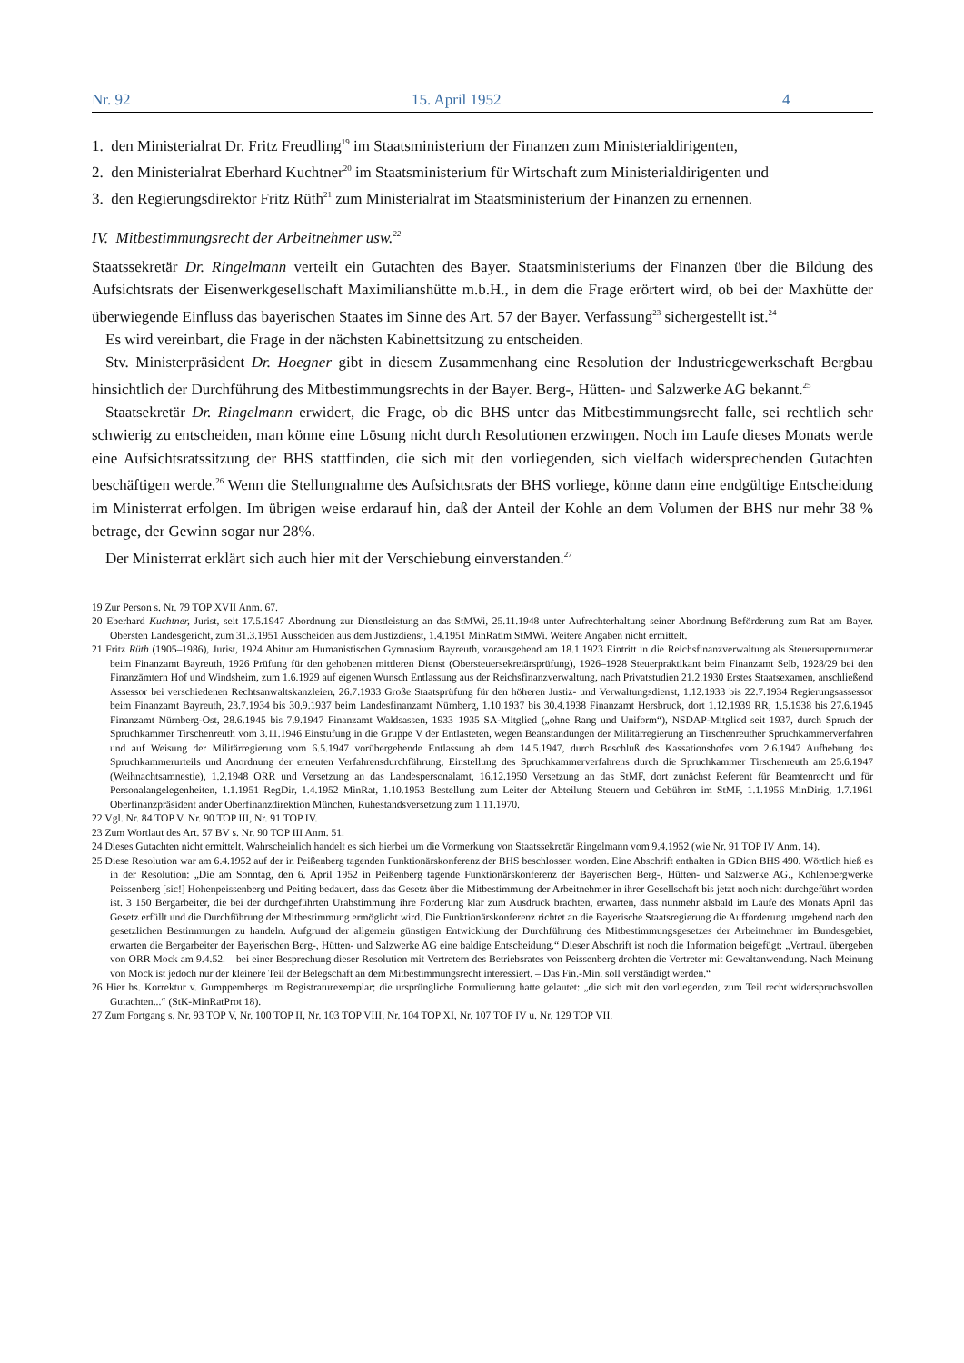Nr. 92 15. April 1952 4
1. den Ministerialrat Dr. Fritz Freudling<sup>19</sup> im Staatsministerium der Finanzen zum Ministerialdirigenten,
2. den Ministerialrat Eberhard Kuchtner<sup>20</sup> im Staatsministerium für Wirtschaft zum Ministerialdirigenten und
3. den Regierungsdirektor Fritz Rüth<sup>21</sup> zum Ministerialrat im Staatsministerium der Finanzen zu ernennen.
IV. Mitbestimmungsrecht der Arbeitnehmer usw.<sup>22</sup>
Staatssekretär Dr. Ringelmann verteilt ein Gutachten des Bayer. Staatsministeriums der Finanzen über die Bildung des Aufsichtsrats der Eisenwerkgesellschaft Maximilianshütte m.b.H., in dem die Frage erörtert wird, ob bei der Maxhütte der überwiegende Einfluss das bayerischen Staates im Sinne des Art. 57 der Bayer. Verfassung<sup>23</sup> sichergestellt ist.<sup>24</sup>
Es wird vereinbart, die Frage in der nächsten Kabinettsitzung zu entscheiden.
Stv. Ministerpräsident Dr. Hoegner gibt in diesem Zusammenhang eine Resolution der Industriegewerkschaft Bergbau hinsichtlich der Durchführung des Mitbestimmungsrechts in der Bayer. Berg-, Hütten- und Salzwerke AG bekannt.<sup>25</sup>
Staatsekretär Dr. Ringelmann erwidert, die Frage, ob die BHS unter das Mitbestimmungsrecht falle, sei rechtlich sehr schwierig zu entscheiden, man könne eine Lösung nicht durch Resolutionen erzwingen. Noch im Laufe dieses Monats werde eine Aufsichtsratssitzung der BHS stattfinden, die sich mit den vorliegenden, sich vielfach widersprechenden Gutachten beschäftigen werde.<sup>26</sup> Wenn die Stellungnahme des Aufsichtsrats der BHS vorliege, könne dann eine endgültige Entscheidung im Ministerrat erfolgen. Im übrigen weise erdarauf hin, daß der Anteil der Kohle an dem Volumen der BHS nur mehr 38 % betrage, der Gewinn sogar nur 28%.
Der Ministerrat erklärt sich auch hier mit der Verschiebung einverstanden.<sup>27</sup>
19 Zur Person s. Nr. 79 TOP XVII Anm. 67.
20 Eberhard Kuchtner, Jurist, seit 17.5.1947 Abordnung zur Dienstleistung an das StMWi, 25.11.1948 unter Aufrechterhaltung seiner Abordnung Beförderung zum Rat am Bayer. Obersten Landesgericht, zum 31.3.1951 Ausscheiden aus dem Justizdienst, 1.4.1951 MinRatim StMWi. Weitere Angaben nicht ermittelt.
21 Fritz Rüth (1905–1986), Jurist, 1924 Abitur am Humanistischen Gymnasium Bayreuth, vorausgehend am 18.1.1923 Eintritt in die Reichsfinanzverwaltung als Steuersupernumerar beim Finanzamt Bayreuth, 1926 Prüfung für den gehobenen mittleren Dienst (Obersteuersekretärsprüfung), 1926–1928 Steuerpraktikant beim Finanzamt Selb, 1928/29 bei den Finanzämtern Hof und Windsheim, zum 1.6.1929 auf eigenen Wunsch Entlassung aus der Reichsfinanzverwaltung, nach Privatstudien 21.2.1930 Erstes Staatsexamen, anschließend Assessor bei verschiedenen Rechtsanwaltskanzleien, 26.7.1933 Große Staatsprüfung für den höheren Justiz- und Verwaltungsdienst, 1.12.1933 bis 22.7.1934 Regierungsassessor beim Finanzamt Bayreuth, 23.7.1934 bis 30.9.1937 beim Landesfinanzamt Nürnberg, 1.10.1937 bis 30.4.1938 Finanzamt Hersbruck, dort 1.12.1939 RR, 1.5.1938 bis 27.6.1945 Finanzamt Nürnberg-Ost, 28.6.1945 bis 7.9.1947 Finanzamt Waldsassen, 1933–1935 SA-Mitglied („ohne Rang und Uniform“), NSDAP-Mitglied seit 1937, durch Spruch der Spruchkammer Tirschenreuth vom 3.11.1946 Einstufung in die Gruppe V der Entlasteten, wegen Beanstandungen der Militärregierung an Tirschenreuther Spruchkammerverfahren und auf Weisung der Militärregierung vom 6.5.1947 vorübergehende Entlassung ab dem 14.5.1947, durch Beschluß des Kassationshofes vom 2.6.1947 Aufhebung des Spruchkammerurteils und Anordnung der erneuten Verfahrensdurchführung, Einstellung des Spruchkammerverfahrens durch die Spruchkammer Tirschenreuth am 25.6.1947 (Weihnachtsamnestie), 1.2.1948 ORR und Versetzung an das Landespersonalamt, 16.12.1950 Versetzung an das StMF, dort zunächst Referent für Beamtenrecht und für Personalangelegenheiten, 1.1.1951 RegDir, 1.4.1952 MinRat, 1.10.1953 Bestellung zum Leiter der Abteilung Steuern und Gebühren im StMF, 1.1.1956 MinDirig, 1.7.1961 Oberfinanzpräsident ander Oberfinanzdirektion München, Ruhestandsversetzung zum 1.11.1970.
22 Vgl. Nr. 84 TOP V. Nr. 90 TOP III, Nr. 91 TOP IV.
23 Zum Wortlaut des Art. 57 BV s. Nr. 90 TOP III Anm. 51.
24 Dieses Gutachten nicht ermittelt. Wahrscheinlich handelt es sich hierbei um die Vormerkung von Staatssekretär Ringelmann vom 9.4.1952 (wie Nr. 91 TOP IV Anm. 14).
25 Diese Resolution war am 6.4.1952 auf der in Peißenberg tagenden Funktionärskonferenz der BHS beschlossen worden. Eine Abschrift enthalten in GDion BHS 490. Wörtlich hieß es in der Resolution: „Die am Sonntag, den 6. April 1952 in Peißenberg tagende Funktionärskonferenz der Bayerischen Berg-, Hütten- und Salzwerke AG., Kohlenbergwerke Peissenberg [sic!] Hohenpeissenberg und Peiting bedauert, dass das Gesetz über die Mitbestimmung der Arbeitnehmer in ihrer Gesellschaft bis jetzt noch nicht durchgeführt worden ist. 3 150 Bergarbeiter, die bei der durchgeführten Urabstimmung ihre Forderung klar zum Ausdruck brachten, erwarten, dass nunmehr alsbald im Laufe des Monats April das Gesetz erfüllt und die Durchführung der Mitbestimmung ermöglicht wird. Die Funktionärskonferenz richtet an die Bayerische Staatsregierung die Aufforderung umgehend nach den gesetzlichen Bestimmungen zu handeln. Aufgrund der allgemein günstigen Entwicklung der Durchführung des Mitbestimmungsgesetzes der Arbeitnehmer im Bundesgebiet, erwarten die Bergarbeiter der Bayerischen Berg-, Hütten- und Salzwerke AG eine baldige Entscheidung.“ Dieser Abschrift ist noch die Information beigefügt: „Vertraul. übergeben von ORR Mock am 9.4.52. – bei einer Besprechung dieser Resolution mit Vertretern des Betriebsrates von Peissenberg drohten die Vertreter mit Gewaltanwendung. Nach Meinung von Mock ist jedoch nur der kleinere Teil der Belegschaft an dem Mitbestimmungsrecht interessiert. – Das Fin.-Min. soll verständigt werden.“
26 Hier hs. Korrektur v. Gumppembergs im Registraturexemplar; die ursprüngliche Formulierung hatte gelautet: „die sich mit den vorliegenden, zum Teil recht widerspruchsvollen Gutachten...“ (StK-MinRatProt 18).
27 Zum Fortgang s. Nr. 93 TOP V, Nr. 100 TOP II, Nr. 103 TOP VIII, Nr. 104 TOP XI, Nr. 107 TOP IV u. Nr. 129 TOP VII.